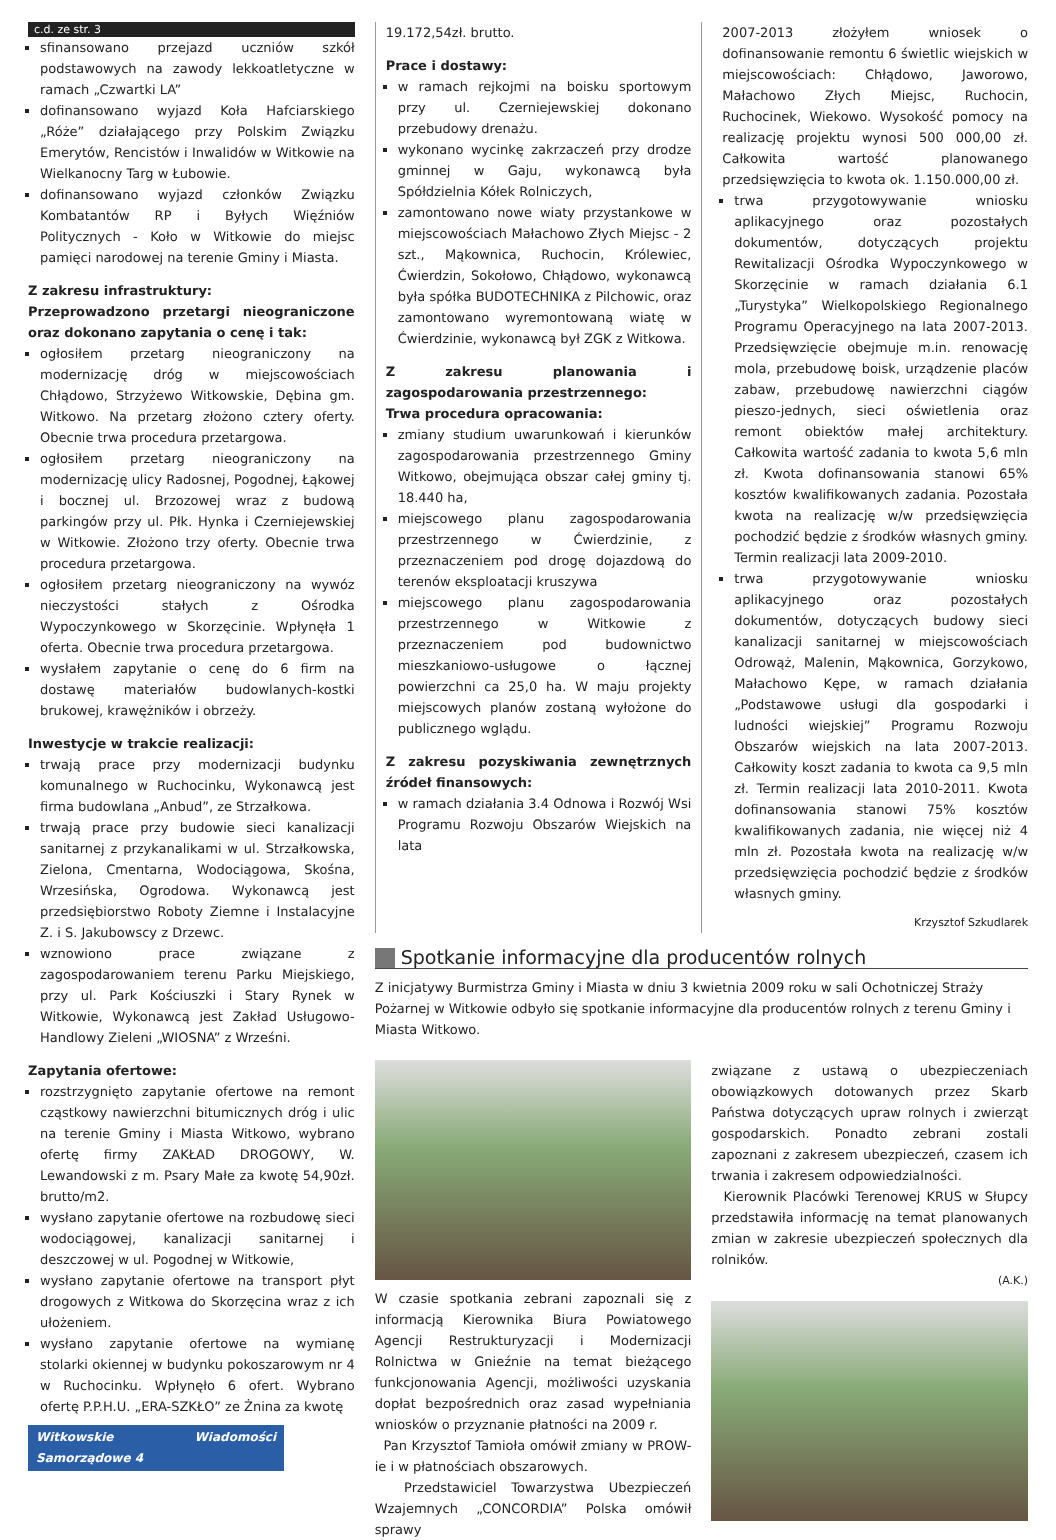c.d. ze str. 3
sfinansowano przejazd uczniów szkół podstawowych na zawody lekkoatletyczne w ramach „Czwartki LA”
dofinansowano wyjazd Koła Hafciarskiego „Róże” działającego przy Polskim Związku Emerytów, Rencistów i Inwalidów w Witkowie na Wielkanocny Targ w Łubowie.
dofinansowano wyjazd członków Związku Kombatantów RP i Byłych Więźniów Politycznych - Koło w Witkowie do miejsc pamięci narodowej na terenie Gminy i Miasta.
Z zakresu infrastruktury:
Przeprowadzono przetargi nieograniczone oraz dokonano zapytania o cenę i tak:
ogłosiłem przetarg nieograniczony na modernizację dróg w miejscowościach Chłądowo, Strzyżewo Witkowskie, Dębina gm. Witkowo. Na przetarg złożono cztery oferty. Obecnie trwa procedura przetargowa.
ogłosiłem przetarg nieograniczony na modernizację ulicy Radosnej, Pogodnej, Łąkowej i bocznej ul. Brzozowej wraz z budową parkingów przy ul. Płk. Hynka i Czerniejewskiej w Witkowie. Złożono trzy oferty. Obecnie trwa procedura przetargowa.
ogłosiłem przetarg nieograniczony na wywóz nieczystości stałych z Ośrodka Wypoczynkowego w Skorzęcinie. Wpłynęła 1 oferta. Obecnie trwa procedura przetargowa.
wysłałem zapytanie o cenę do 6 firm na dostawę materiałów budowlanych-kostki brukowej, krawężników i obrzeży.
Inwestycje w trakcie realizacji:
trwają prace przy modernizacji budynku komunalnego w Ruchocinku, Wykonawcą jest firma budowlana „Anbud”, ze Strzałkowa.
trwają prace przy budowie sieci kanalizacji sanitarnej z przykanalikami w ul. Strzałkowska, Zielona, Cmentarna, Wodociągowa, Skośna, Wrzesińska, Ogrodowa. Wykonawcą jest przedsiębiorstwo Roboty Ziemne i Instalacyjne Z. i S. Jakubowscy z Drzewc.
wznowiono prace związane z zagospodarowaniem terenu Parku Miejskiego, przy ul. Park Kościuszki i Stary Rynek w Witkowie, Wykonawcą jest Zakład Usługowo-Handlowy Zieleni „WIOSNA” z Wrześni.
Zapytania ofertowe:
rozstrzygnięto zapytanie ofertowe na remont cząstkowy nawierzchni bitumicznych dróg i ulic na terenie Gminy i Miasta Witkowo, wybrano ofertę firmy ZAKŁAD DROGOWY, W. Lewandowski z m. Psary Małe za kwotę 54,90zł. brutto/m2.
wysłano zapytanie ofertowe na rozbudowę sieci wodociągowej, kanalizacji sanitarnej i deszczowej w ul. Pogodnej w Witkowie,
wysłano zapytanie ofertowe na transport płyt drogowych z Witkowa do Skorzęcina wraz z ich ułożeniem.
wysłano zapytanie ofertowe na wymianę stolarki okiennej w budynku pokoszarowym nr 4 w Ruchocinku. Wpłynęło 6 ofert. Wybrano ofertę P.P.H.U. „ERA-SZKŁO” ze Żnina za kwotę
Witkowskie Wiadomości Samorządowe 4
19.172,54zł. brutto.
Prace i dostawy:
w ramach rejkojmi na boisku sportowym przy ul. Czerniejewskiej dokonano przebudowy drenażu.
wykonano wycinkę zakrzaczeń przy drodze gminnej w Gaju, wykonawcą była Spółdzielnia Kółek Rolniczych,
zamontowano nowe wiaty przystankowe w miejscowościach Małachowo Złych Miejsc - 2 szt., Mąkownica, Ruchocin, Królewiec, Ćwierdzin, Sokołowo, Chłądowo, wykonawcą była spółka BUDOTECHNIKA z Pilchowic, oraz zamontowano wyremontowaną wiatę w Ćwierdzinie, wykonawcą był ZGK z Witkowa.
Z zakresu planowania i zagospodarowania przestrzennego:
Trwa procedura opracowania:
zmiany studium uwarunkowań i kierunków zagospodarowania przestrzennego Gminy Witkowo, obejmująca obszar całej gminy tj. 18.440 ha,
miejscowego planu zagospodarowania przestrzennego w Ćwierdzinie, z przeznaczeniem pod drogę dojazdową do terenów eksploatacji kruszywa
miejscowego planu zagospodarowania przestrzennego w Witkowie z przeznaczeniem pod budownictwo mieszkaniowo-usługowe o łącznej powierzchni ca 25,0 ha. W maju projekty miejscowych planów zostaną wyłożone do publicznego wglądu.
Z zakresu pozyskiwania zewnętrznych źródeł finansowych:
w ramach działania 3.4 Odnowa i Rozwój Wsi Programu Rozwoju Obszarów Wiejskich na lata
2007-2013 złożyłem wniosek o dofinansowanie remontu 6 świetlic wiejskich w miejscowościach: Chłądowo, Jaworowo, Małachowo Złych Miejsc, Ruchocin, Ruchocinek, Wiekowo. Wysokość pomocy na realizację projektu wynosi 500 000,00 zł. Całkowita wartość planowanego przedsięwzięcia to kwota ok. 1.150.000,00 zł.
trwa przygotowywanie wniosku aplikacyjnego oraz pozostałych dokumentów, dotyczących projektu Rewitalizacji Ośrodka Wypoczynkowego w Skorzęcinie w ramach działania 6.1 „Turystyka” Wielkopolskiego Regionalnego Programu Operacyjnego na lata 2007-2013. Przedsięwzięcie obejmuje m.in. renowację mola, przebudowę boisk, urządzenie placów zabaw, przebudowę nawierzchni ciągów pieszo-jednych, sieci oświetlenia oraz remont obiektów małej architektury. Całkowita wartość zadania to kwota 5,6 mln zł. Kwota dofinansowania stanowi 65% kosztów kwalifikowanych zadania. Pozostała kwota na realizację w/w przedsięwzięcia pochodzić będzie z środków własnych gminy. Termin realizacji lata 2009-2010.
trwa przygotowywanie wniosku aplikacyjnego oraz pozostałych dokumentów, dotyczących budowy sieci kanalizacji sanitarnej w miejscowościach Odrowąż, Malenin, Mąkownica, Gorzykowo, Małachowo Kępe, w ramach działania „Podstawowe usługi dla gospodarki i ludności wiejskiej” Programu Rozwoju Obszarów wiejskich na lata 2007-2013. Całkowity koszt zadania to kwota ca 9,5 mln zł. Termin realizacji lata 2010-2011. Kwota dofinansowania stanowi 75% kosztów kwalifikowanych zadania, nie więcej niż 4 mln zł. Pozostała kwota na realizację w/w przedsięwzięcia pochodzić będzie z środków własnych gminy.
Krzysztof Szkudlarek
Spotkanie informacyjne dla producentów rolnych
Z inicjatywy Burmistrza Gminy i Miasta w dniu 3 kwietnia 2009 roku w sali Ochotniczej Straży Pożarnej w Witkowie odbyło się spotkanie informacyjne dla producentów rolnych z terenu Gminy i Miasta Witkowo.
W czasie spotkania zebrani zapoznali się z informacją Kierownika Biura Powiatowego Agencji Restrukturyzacji i Modernizacji Rolnictwa w Gnieźnie na temat bieżącego funkcjonowania Agencji, możliwości uzyskania dopłat bezpośrednich oraz zasad wypełniania wniosków o przyznanie płatności na 2009 r.
Pan Krzysztof Tamioła omówił zmiany w PROW-ie i w płatnościach obszarowych.
Przedstawiciel Towarzystwa Ubezpieczeń Wzajemnych „CONCORDIA” Polska omówił sprawy
związane z ustawą o ubezpieczeniach obowiązkowych dotowanych przez Skarb Państwa dotyczących upraw rolnych i zwierząt gospodarskich. Ponadto zebrani zostali zapoznani z zakresem ubezpieczeń, czasem ich trwania i zakresem odpowiedzialności.
Kierownik Placówki Terenowej KRUS w Słupcy przedstawiła informację na temat planowanych zmian w zakresie ubezpieczeń społecznych dla rolników.
(A.K.)